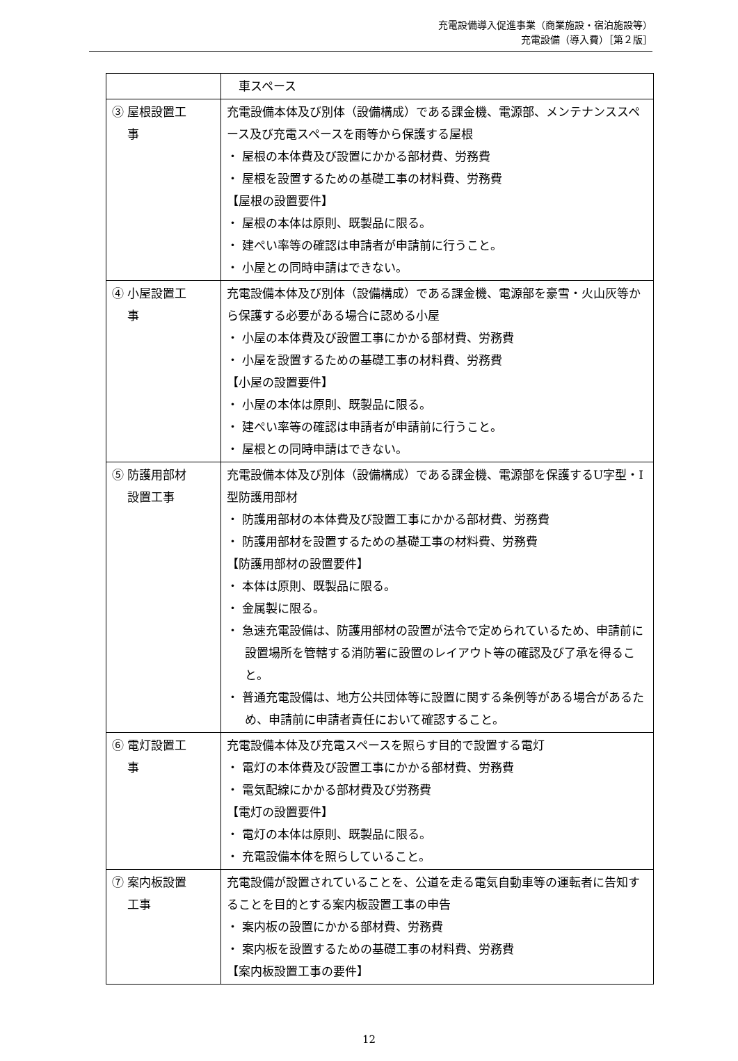充電設備導入促進事業（商業施設・宿泊施設等）
充電設備（導入費）［第２版］
| | 車スペース |
| ③ 屋根設置工 事 | 充電設備本体及び別体（設備構成）である課金機、電源部、メンテナンススペース及び充電スペースを雨等から保護する屋根 ・ 屋根の本体費及び設置にかかる部材費、労務費 ・ 屋根を設置するための基礎工事の材料費、労務費 【屋根の設置要件】 ・ 屋根の本体は原則、既製品に限る。 ・ 建ぺい率等の確認は申請者が申請前に行うこと。 ・ 小屋との同時申請はできない。 |
| ④ 小屋設置工 事 | 充電設備本体及び別体（設備構成）である課金機、電源部を豪雪・火山灰等から保護する必要がある場合に認める小屋 ・ 小屋の本体費及び設置工事にかかる部材費、労務費 ・ 小屋を設置するための基礎工事の材料費、労務費 【小屋の設置要件】 ・ 小屋の本体は原則、既製品に限る。 ・ 建ぺい率等の確認は申請者が申請前に行うこと。 ・ 屋根との同時申請はできない。 |
| ⑤ 防護用部材 設置工事 | 充電設備本体及び別体（設備構成）である課金機、電源部を保護するU字型・I 型防護用部材 ・ 防護用部材の本体費及び設置工事にかかる部材費、労務費 ・ 防護用部材を設置するための基礎工事の材料費、労務費 【防護用部材の設置要件】 ・ 本体は原則、既製品に限る。 ・ 金属製に限る。 ・ 急速充電設備は、防護用部材の設置が法令で定められているため、申請前に設置場所を管轄する消防署に設置のレイアウト等の確認及び了承を得ること。 ・ 普通充電設備は、地方公共団体等に設置に関する条例等がある場合があるため、申請前に申請者責任において確認すること。 |
| ⑥ 電灯設置工 事 | 充電設備本体及び充電スペースを照らす目的で設置する電灯 ・ 電灯の本体費及び設置工事にかかる部材費、労務費 ・ 電気配線にかかる部材費及び労務費 【電灯の設置要件】 ・ 電灯の本体は原則、既製品に限る。 ・ 充電設備本体を照らしていること。 |
| ⑦ 案内板設置 工事 | 充電設備が設置されていることを、公道を走る電気自動車等の運転者に告知することを目的とする案内板設置工事の申告 ・ 案内板の設置にかかる部材費、労務費 ・ 案内板を設置するための基礎工事の材料費、労務費 【案内板設置工事の要件】 |
12